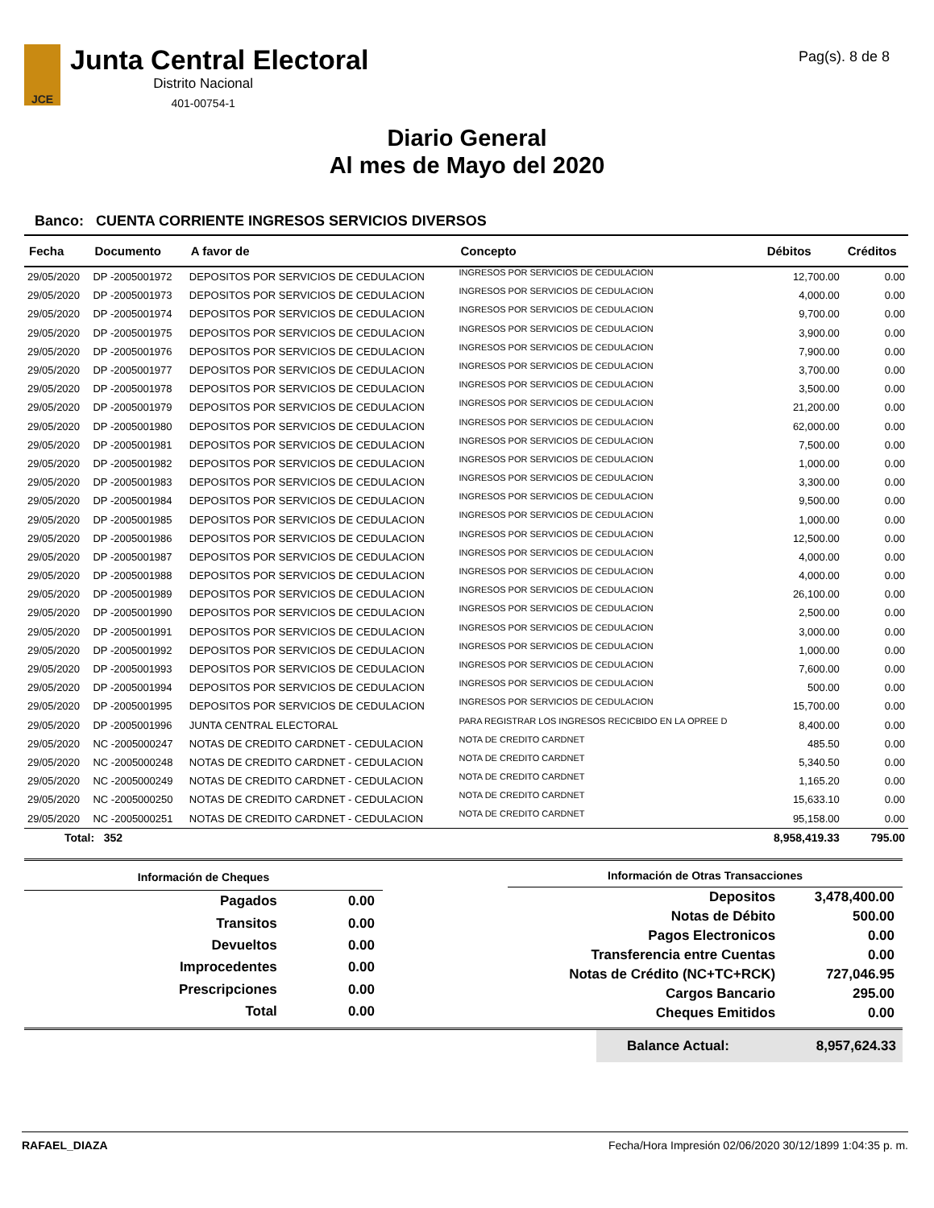JCE
Junta Central Electoral
Distrito Nacional
401-00754-1
Pag(s). 8 de 8
Diario General
Al mes de Mayo del 2020
Banco: CUENTA CORRIENTE INGRESOS SERVICIOS DIVERSOS
| Fecha | Documento | A favor de | Concepto | Débitos | Créditos |
| --- | --- | --- | --- | --- | --- |
| 29/05/2020 | DP -2005001972 | DEPOSITOS POR SERVICIOS DE CEDULACION | INGRESOS POR SERVICIOS DE CEDULACION | 12,700.00 | 0.00 |
| 29/05/2020 | DP -2005001973 | DEPOSITOS POR SERVICIOS DE CEDULACION | INGRESOS POR SERVICIOS DE CEDULACION | 4,000.00 | 0.00 |
| 29/05/2020 | DP -2005001974 | DEPOSITOS POR SERVICIOS DE CEDULACION | INGRESOS POR SERVICIOS DE CEDULACION | 9,700.00 | 0.00 |
| 29/05/2020 | DP -2005001975 | DEPOSITOS POR SERVICIOS DE CEDULACION | INGRESOS POR SERVICIOS DE CEDULACION | 3,900.00 | 0.00 |
| 29/05/2020 | DP -2005001976 | DEPOSITOS POR SERVICIOS DE CEDULACION | INGRESOS POR SERVICIOS DE CEDULACION | 7,900.00 | 0.00 |
| 29/05/2020 | DP -2005001977 | DEPOSITOS POR SERVICIOS DE CEDULACION | INGRESOS POR SERVICIOS DE CEDULACION | 3,700.00 | 0.00 |
| 29/05/2020 | DP -2005001978 | DEPOSITOS POR SERVICIOS DE CEDULACION | INGRESOS POR SERVICIOS DE CEDULACION | 3,500.00 | 0.00 |
| 29/05/2020 | DP -2005001979 | DEPOSITOS POR SERVICIOS DE CEDULACION | INGRESOS POR SERVICIOS DE CEDULACION | 21,200.00 | 0.00 |
| 29/05/2020 | DP -2005001980 | DEPOSITOS POR SERVICIOS DE CEDULACION | INGRESOS POR SERVICIOS DE CEDULACION | 62,000.00 | 0.00 |
| 29/05/2020 | DP -2005001981 | DEPOSITOS POR SERVICIOS DE CEDULACION | INGRESOS POR SERVICIOS DE CEDULACION | 7,500.00 | 0.00 |
| 29/05/2020 | DP -2005001982 | DEPOSITOS POR SERVICIOS DE CEDULACION | INGRESOS POR SERVICIOS DE CEDULACION | 1,000.00 | 0.00 |
| 29/05/2020 | DP -2005001983 | DEPOSITOS POR SERVICIOS DE CEDULACION | INGRESOS POR SERVICIOS DE CEDULACION | 3,300.00 | 0.00 |
| 29/05/2020 | DP -2005001984 | DEPOSITOS POR SERVICIOS DE CEDULACION | INGRESOS POR SERVICIOS DE CEDULACION | 9,500.00 | 0.00 |
| 29/05/2020 | DP -2005001985 | DEPOSITOS POR SERVICIOS DE CEDULACION | INGRESOS POR SERVICIOS DE CEDULACION | 1,000.00 | 0.00 |
| 29/05/2020 | DP -2005001986 | DEPOSITOS POR SERVICIOS DE CEDULACION | INGRESOS POR SERVICIOS DE CEDULACION | 12,500.00 | 0.00 |
| 29/05/2020 | DP -2005001987 | DEPOSITOS POR SERVICIOS DE CEDULACION | INGRESOS POR SERVICIOS DE CEDULACION | 4,000.00 | 0.00 |
| 29/05/2020 | DP -2005001988 | DEPOSITOS POR SERVICIOS DE CEDULACION | INGRESOS POR SERVICIOS DE CEDULACION | 4,000.00 | 0.00 |
| 29/05/2020 | DP -2005001989 | DEPOSITOS POR SERVICIOS DE CEDULACION | INGRESOS POR SERVICIOS DE CEDULACION | 26,100.00 | 0.00 |
| 29/05/2020 | DP -2005001990 | DEPOSITOS POR SERVICIOS DE CEDULACION | INGRESOS POR SERVICIOS DE CEDULACION | 2,500.00 | 0.00 |
| 29/05/2020 | DP -2005001991 | DEPOSITOS POR SERVICIOS DE CEDULACION | INGRESOS POR SERVICIOS DE CEDULACION | 3,000.00 | 0.00 |
| 29/05/2020 | DP -2005001992 | DEPOSITOS POR SERVICIOS DE CEDULACION | INGRESOS POR SERVICIOS DE CEDULACION | 1,000.00 | 0.00 |
| 29/05/2020 | DP -2005001993 | DEPOSITOS POR SERVICIOS DE CEDULACION | INGRESOS POR SERVICIOS DE CEDULACION | 7,600.00 | 0.00 |
| 29/05/2020 | DP -2005001994 | DEPOSITOS POR SERVICIOS DE CEDULACION | INGRESOS POR SERVICIOS DE CEDULACION | 500.00 | 0.00 |
| 29/05/2020 | DP -2005001995 | DEPOSITOS POR SERVICIOS DE CEDULACION | INGRESOS POR SERVICIOS DE CEDULACION | 15,700.00 | 0.00 |
| 29/05/2020 | DP -2005001996 | JUNTA CENTRAL ELECTORAL | PARA REGISTRAR LOS INGRESOS RECICBIDO EN LA OPREE D | 8,400.00 | 0.00 |
| 29/05/2020 | NC -2005000247 | NOTAS DE CREDITO CARDNET - CEDULACION | NOTA DE CREDITO CARDNET | 485.50 | 0.00 |
| 29/05/2020 | NC -2005000248 | NOTAS DE CREDITO CARDNET - CEDULACION | NOTA DE CREDITO CARDNET | 5,340.50 | 0.00 |
| 29/05/2020 | NC -2005000249 | NOTAS DE CREDITO CARDNET - CEDULACION | NOTA DE CREDITO CARDNET | 1,165.20 | 0.00 |
| 29/05/2020 | NC -2005000250 | NOTAS DE CREDITO CARDNET - CEDULACION | NOTA DE CREDITO CARDNET | 15,633.10 | 0.00 |
| 29/05/2020 | NC -2005000251 | NOTAS DE CREDITO CARDNET - CEDULACION | NOTA DE CREDITO CARDNET | 95,158.00 | 0.00 |
| Total: 352 | | | | 8,958,419.33 | 795.00 |
| Información de Cheques | |
| --- | --- |
| Pagados | 0.00 |
| Transitos | 0.00 |
| Devueltos | 0.00 |
| Improcedentes | 0.00 |
| Prescripciones | 0.00 |
| Total | 0.00 |
| Información de Otras Transacciones | |
| --- | --- |
| Depositos | 3,478,400.00 |
| Notas de Débito | 500.00 |
| Pagos Electronicos | 0.00 |
| Transferencia entre Cuentas | 0.00 |
| Notas de Crédito (NC+TC+RCK) | 727,046.95 |
| Cargos Bancario | 295.00 |
| Cheques Emitidos | 0.00 |
Balance Actual: 8,957,624.33
RAFAEL_DIAZA Fecha/Hora Impresión 02/06/2020 30/12/1899 1:04:35 p. m.